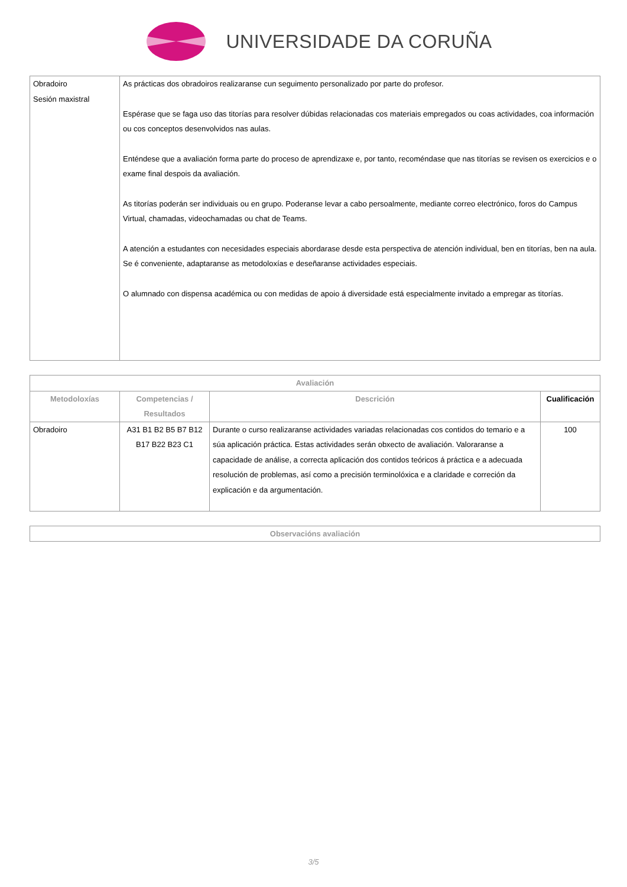UNIVERSIDADE DA CORUÑA
| Obradoiro Sesión maxistral | As prácticas dos obradoiros realizaranse cun seguimento personalizado por parte do profesor. Espérase que se faga uso das titorías para resolver dúbidas relacionadas cos materiais empregados ou coas actividades, coa información ou cos conceptos desenvolvidos nas aulas. Enténdese que a avaliación forma parte do proceso de aprendizaxe e, por tanto, recoméndase que nas titorías se revisen os exercicios e o exame final despois da avaliación. As titorías poderán ser individuais ou en grupo. Poderanse levar a cabo persoalmente, mediante correo electrónico, foros do Campus Virtual, chamadas, videochamadas ou chat de Teams. A atención a estudantes con necesidades especiais abordarase desde esta perspectiva de atención individual, ben en titorías, ben na aula. Se é conveniente, adaptaranse as metodoloxías e deseñaranse actividades especiais. O alumnado con dispensa académica ou con medidas de apoio á diversidade está especialmente invitado a empregar as titorías. |
| Avaliación | | | |
| --- | --- | --- | --- |
| Metodoloxías | Competencias / Resultados | Descrición | Cualificación |
| Obradoiro | A31 B1 B2 B5 B7 B12 B17 B22 B23 C1 | Durante o curso realizaranse actividades variadas relacionadas cos contidos do temario e a súa aplicación práctica. Estas actividades serán obxecto de avaliación. Valoraranse a capacidade de análise, a correcta aplicación dos contidos teóricos á práctica e a adecuada resolución de problemas, así como a precisión terminolóxica e a claridade e correción da explicación e da argumentación. | 100 |
| Observacións avaliación |
| --- |
3/5